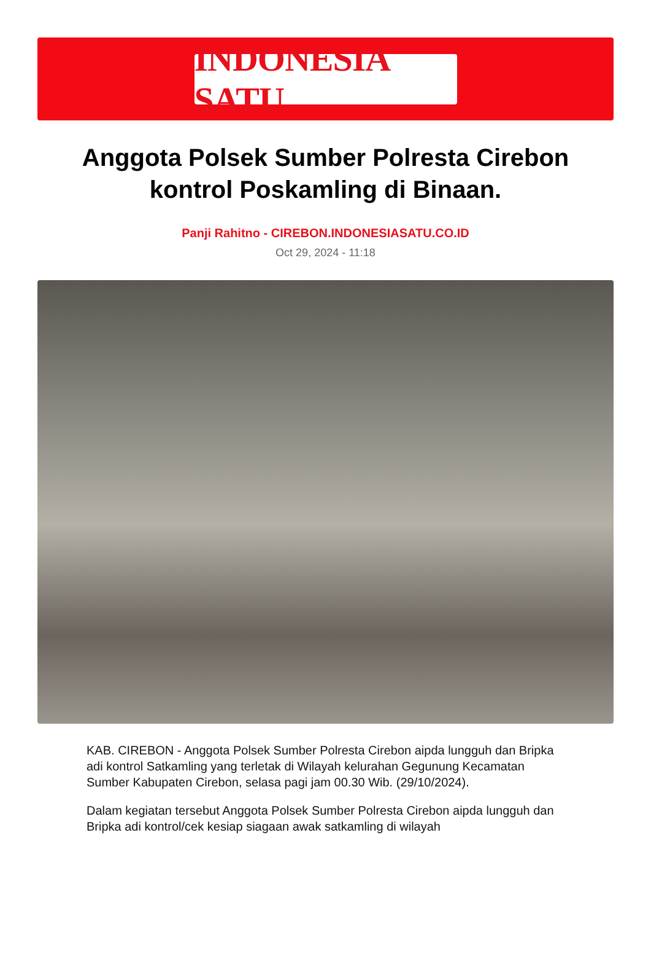INDONESIA SATU
Anggota Polsek Sumber Polresta Cirebon kontrol Poskamling di Binaan.
Panji Rahitno - CIREBON.INDONESIASATU.CO.ID
Oct 29, 2024 - 11:18
KAB. CIREBON - Anggota Polsek Sumber Polresta Cirebon aipda lungguh dan Bripka adi kontrol Satkamling yang terletak di Wilayah kelurahan Gegunung Kecamatan Sumber Kabupaten Cirebon, selasa pagi jam 00.30 Wib. (29/10/2024).
Dalam kegiatan tersebut Anggota Polsek Sumber Polresta Cirebon aipda lungguh dan Bripka adi kontrol/cek kesiap siagaan awak satkamling di wilayah